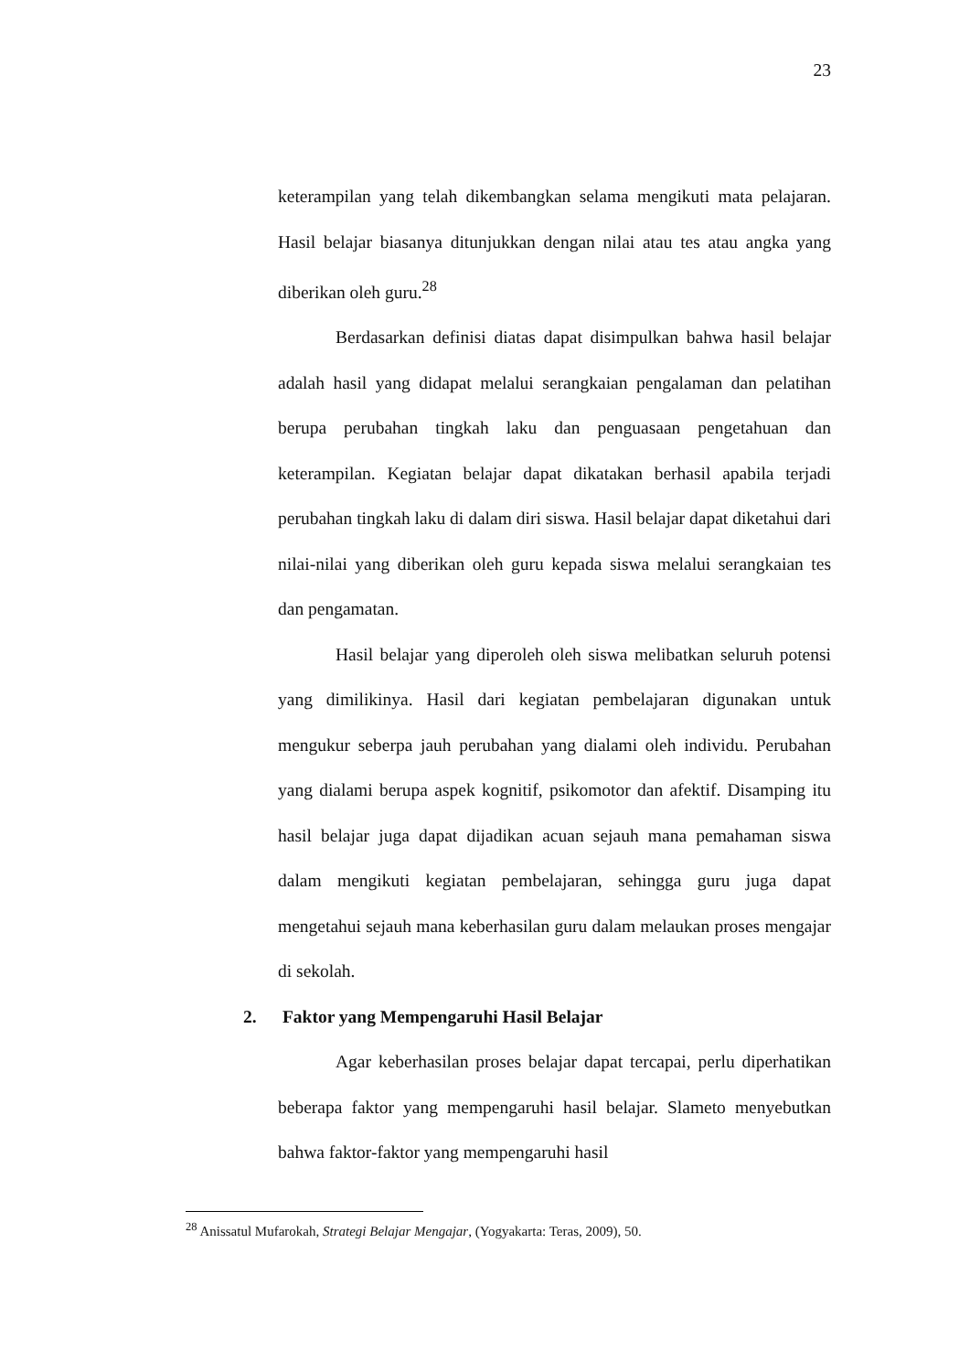23
keterampilan yang telah dikembangkan selama mengikuti mata pelajaran. Hasil belajar biasanya ditunjukkan dengan nilai atau tes atau angka yang diberikan oleh guru.<sup>28</sup>
Berdasarkan definisi diatas dapat disimpulkan bahwa hasil belajar adalah hasil yang didapat melalui serangkaian pengalaman dan pelatihan berupa perubahan tingkah laku dan penguasaan pengetahuan dan keterampilan. Kegiatan belajar dapat dikatakan berhasil apabila terjadi perubahan tingkah laku di dalam diri siswa. Hasil belajar dapat diketahui dari nilai-nilai yang diberikan oleh guru kepada siswa melalui serangkaian tes dan pengamatan.
Hasil belajar yang diperoleh oleh siswa melibatkan seluruh potensi yang dimilikinya. Hasil dari kegiatan pembelajaran digunakan untuk mengukur seberpa jauh perubahan yang dialami oleh individu. Perubahan yang dialami berupa aspek kognitif, psikomotor dan afektif. Disamping itu hasil belajar juga dapat dijadikan acuan sejauh mana pemahaman siswa dalam mengikuti kegiatan pembelajaran, sehingga guru juga dapat mengetahui sejauh mana keberhasilan guru dalam melaukan proses mengajar di sekolah.
2. Faktor yang Mempengaruhi Hasil Belajar
Agar keberhasilan proses belajar dapat tercapai, perlu diperhatikan beberapa faktor yang mempengaruhi hasil belajar. Slameto menyebutkan bahwa faktor-faktor yang mempengaruhi hasil
<sup>28</sup> Anissatul Mufarokah, Strategi Belajar Mengajar, (Yogyakarta: Teras, 2009), 50.